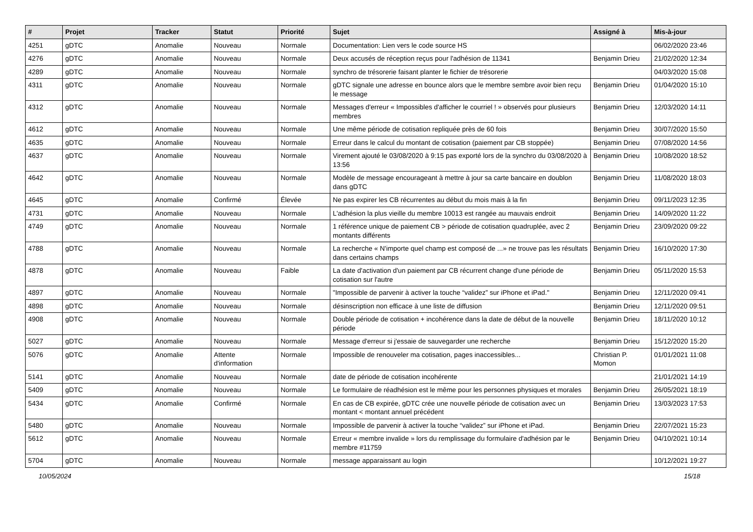| # | Projet | Tracker | Statut | Priorité | Sujet | Assigné à | Mis-à-jour |
| --- | --- | --- | --- | --- | --- | --- | --- |
| 4251 | gDTC | Anomalie | Nouveau | Normale | Documentation: Lien vers le code source HS | | 06/02/2020 23:46 |
| 4276 | gDTC | Anomalie | Nouveau | Normale | Deux accusés de réception reçus pour l'adhésion de 11341 | Benjamin Drieu | 21/02/2020 12:34 |
| 4289 | gDTC | Anomalie | Nouveau | Normale | synchro de trésorerie faisant planter le fichier de trésorerie | | 04/03/2020 15:08 |
| 4311 | gDTC | Anomalie | Nouveau | Normale | gDTC signale une adresse en bounce alors que le membre sembre avoir bien reçu le message | Benjamin Drieu | 01/04/2020 15:10 |
| 4312 | gDTC | Anomalie | Nouveau | Normale | Messages d'erreur « Impossibles d'afficher le courriel ! » observés pour plusieurs membres | Benjamin Drieu | 12/03/2020 14:11 |
| 4612 | gDTC | Anomalie | Nouveau | Normale | Une même période de cotisation repliquée près de 60 fois | Benjamin Drieu | 30/07/2020 15:50 |
| 4635 | gDTC | Anomalie | Nouveau | Normale | Erreur dans le calcul du montant de cotisation (paiement par CB stoppée) | Benjamin Drieu | 07/08/2020 14:56 |
| 4637 | gDTC | Anomalie | Nouveau | Normale | Virement ajouté le 03/08/2020 à 9:15 pas exporté lors de la synchro du 03/08/2020 à 13:56 | Benjamin Drieu | 10/08/2020 18:52 |
| 4642 | gDTC | Anomalie | Nouveau | Normale | Modèle de message encourageant à mettre à jour sa carte bancaire en doublon dans gDTC | Benjamin Drieu | 11/08/2020 18:03 |
| 4645 | gDTC | Anomalie | Confirmé | Élevée | Ne pas expirer les CB récurrentes au début du mois mais à la fin | Benjamin Drieu | 09/11/2023 12:35 |
| 4731 | gDTC | Anomalie | Nouveau | Normale | L'adhésion la plus vieille du membre 10013 est rangée au mauvais endroit | Benjamin Drieu | 14/09/2020 11:22 |
| 4749 | gDTC | Anomalie | Nouveau | Normale | 1 référence unique de paiement CB > période de cotisation quadruplée, avec 2 montants différents | Benjamin Drieu | 23/09/2020 09:22 |
| 4788 | gDTC | Anomalie | Nouveau | Normale | La recherche « N'importe quel champ est composé de ...» ne trouve pas les résultats dans certains champs | Benjamin Drieu | 16/10/2020 17:30 |
| 4878 | gDTC | Anomalie | Nouveau | Faible | La date d'activation d'un paiement par CB récurrent change d'une période de cotisation sur l'autre | Benjamin Drieu | 05/11/2020 15:53 |
| 4897 | gDTC | Anomalie | Nouveau | Normale | "Impossible de parvenir à activer la touche “validez” sur iPhone et iPad." | Benjamin Drieu | 12/11/2020 09:41 |
| 4898 | gDTC | Anomalie | Nouveau | Normale | désinscription non efficace à une liste de diffusion | Benjamin Drieu | 12/11/2020 09:51 |
| 4908 | gDTC | Anomalie | Nouveau | Normale | Double période de cotisation + incohérence dans la date de début de la nouvelle période | Benjamin Drieu | 18/11/2020 10:12 |
| 5027 | gDTC | Anomalie | Nouveau | Normale | Message d'erreur si j'essaie de sauvegarder une recherche | Benjamin Drieu | 15/12/2020 15:20 |
| 5076 | gDTC | Anomalie | Attente d'information | Normale | Impossible de renouveler ma cotisation, pages inaccessibles... | Christian P. Momon | 01/01/2021 11:08 |
| 5141 | gDTC | Anomalie | Nouveau | Normale | date de période de cotisation incohérente | | 21/01/2021 14:19 |
| 5409 | gDTC | Anomalie | Nouveau | Normale | Le formulaire de réadhésion est le même pour les personnes physiques et morales | Benjamin Drieu | 26/05/2021 18:19 |
| 5434 | gDTC | Anomalie | Confirmé | Normale | En cas de CB expirée, gDTC crée une nouvelle période de cotisation avec un montant < montant annuel précédent | Benjamin Drieu | 13/03/2023 17:53 |
| 5480 | gDTC | Anomalie | Nouveau | Normale | Impossible de parvenir à activer la touche “validez” sur iPhone et iPad. | Benjamin Drieu | 22/07/2021 15:23 |
| 5612 | gDTC | Anomalie | Nouveau | Normale | Erreur « membre invalide » lors du remplissage du formulaire d'adhésion par le membre #11759 | Benjamin Drieu | 04/10/2021 10:14 |
| 5704 | gDTC | Anomalie | Nouveau | Normale | message apparaissant au login | | 10/12/2021 19:27 |
10/05/2024 15/18